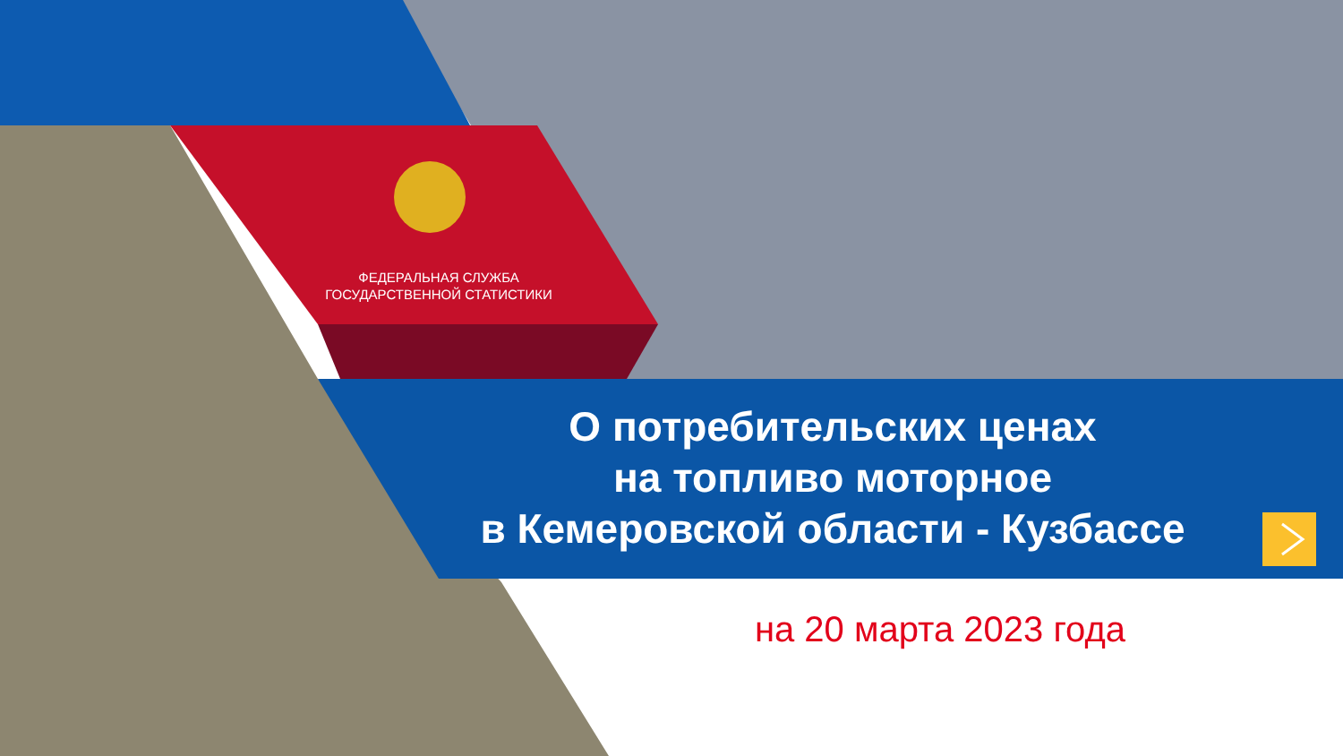ФЕДЕРАЛЬНАЯ СЛУЖБА ГОСУДАРСТВЕННОЙ СТАТИСТИКИ
О потребительских ценах
на топливо моторное
в Кемеровской области - Кузбассе
на 20 марта 2023 года